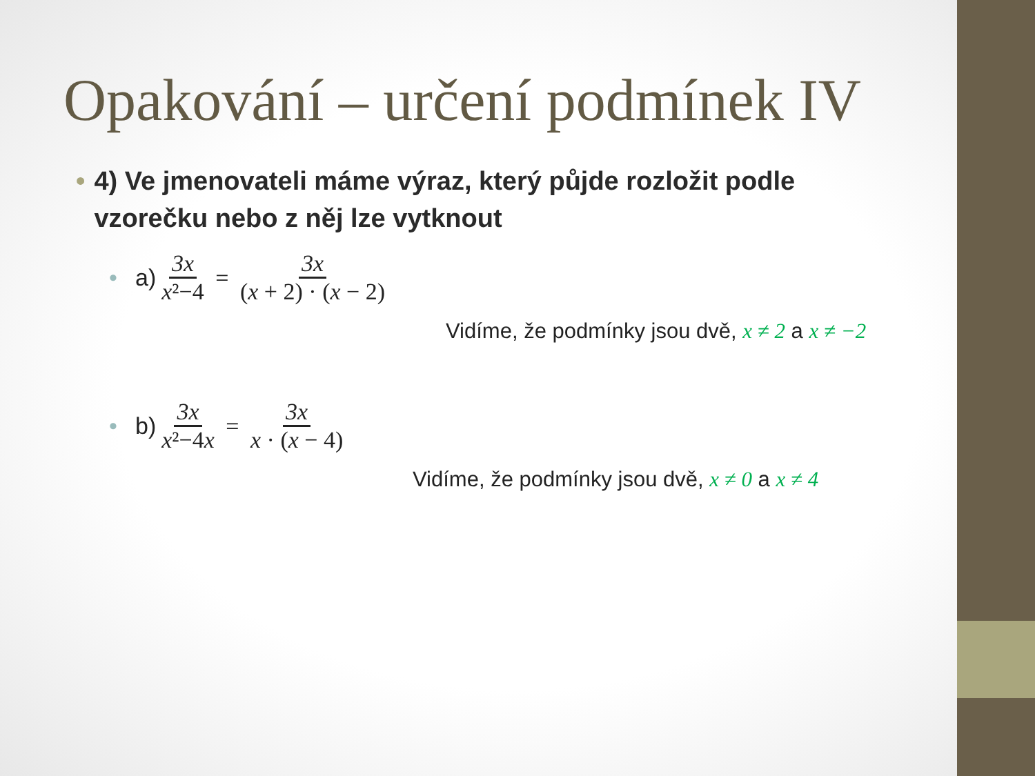Opakování – určení podmínek IV
• 4) Ve jmenovateli máme výraz, který půjde rozložit podle vzorečku nebo z něj lze vytknout
• a) 3x x²−4 = 3x (x + 2) · (x − 2)
Vidíme, že podmínky jsou dvě, x ≠ 2 a x ≠ −2
• b) 3x x²−4x = 3x x · (x − 4)
Vidíme, že podmínky jsou dvě, x ≠ 0 a x ≠ 4